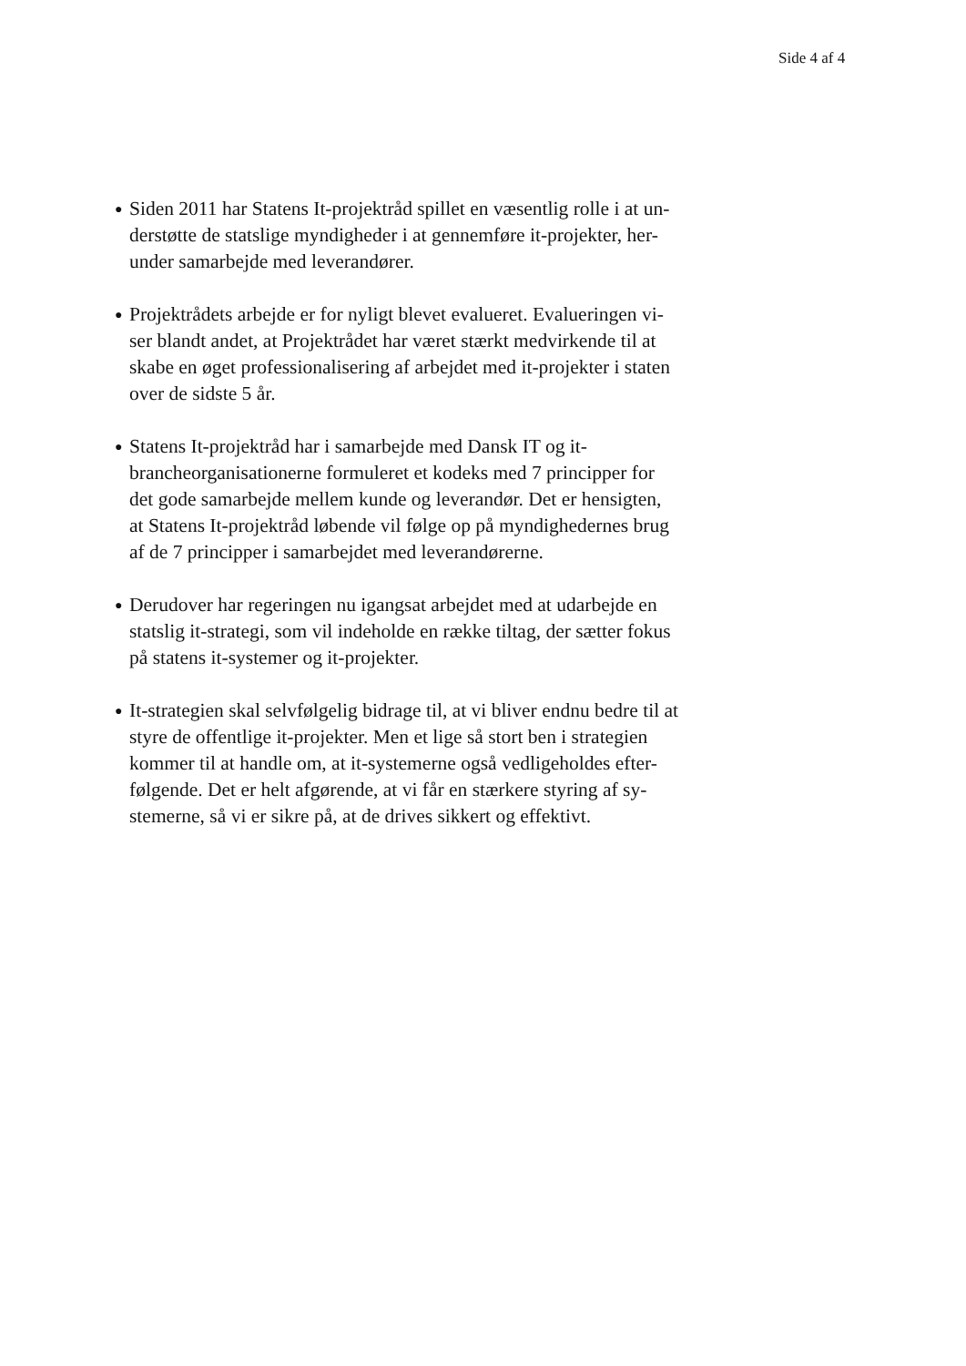Side 4 af 4
● Siden 2011 har Statens It-projektråd spillet en væsentlig rolle i at un-
derstøtte de statslige myndigheder i at gennemføre it-projekter, her-
under samarbejde med leverandører.
● Projektrådets arbejde er for nyligt blevet evalueret. Evalueringen vi-
ser blandt andet, at Projektrådet har været stærkt medvirkende til at
skabe en øget professionalisering af arbejdet med it-projekter i staten
over de sidste 5 år.
● Statens It-projektråd har i samarbejde med Dansk IT og it-
brancheorganisationerne formuleret et kodeks med 7 principper for
det gode samarbejde mellem kunde og leverandør. Det er hensigten,
at Statens It-projektråd løbende vil følge op på myndighedernes brug
af de 7 principper i samarbejdet med leverandørerne.
● Derudover har regeringen nu igangsat arbejdet med at udarbejde en
statslig it-strategi, som vil indeholde en række tiltag, der sætter fokus
på statens it-systemer og it-projekter.
● It-strategien skal selvfølgelig bidrage til, at vi bliver endnu bedre til at
styre de offentlige it-projekter. Men et lige så stort ben i strategien
kommer til at handle om, at it-systemerne også vedligeholdes efter-
følgende. Det er helt afgørende, at vi får en stærkere styring af sy-
stemerne, så vi er sikre på, at de drives sikkert og effektivt.